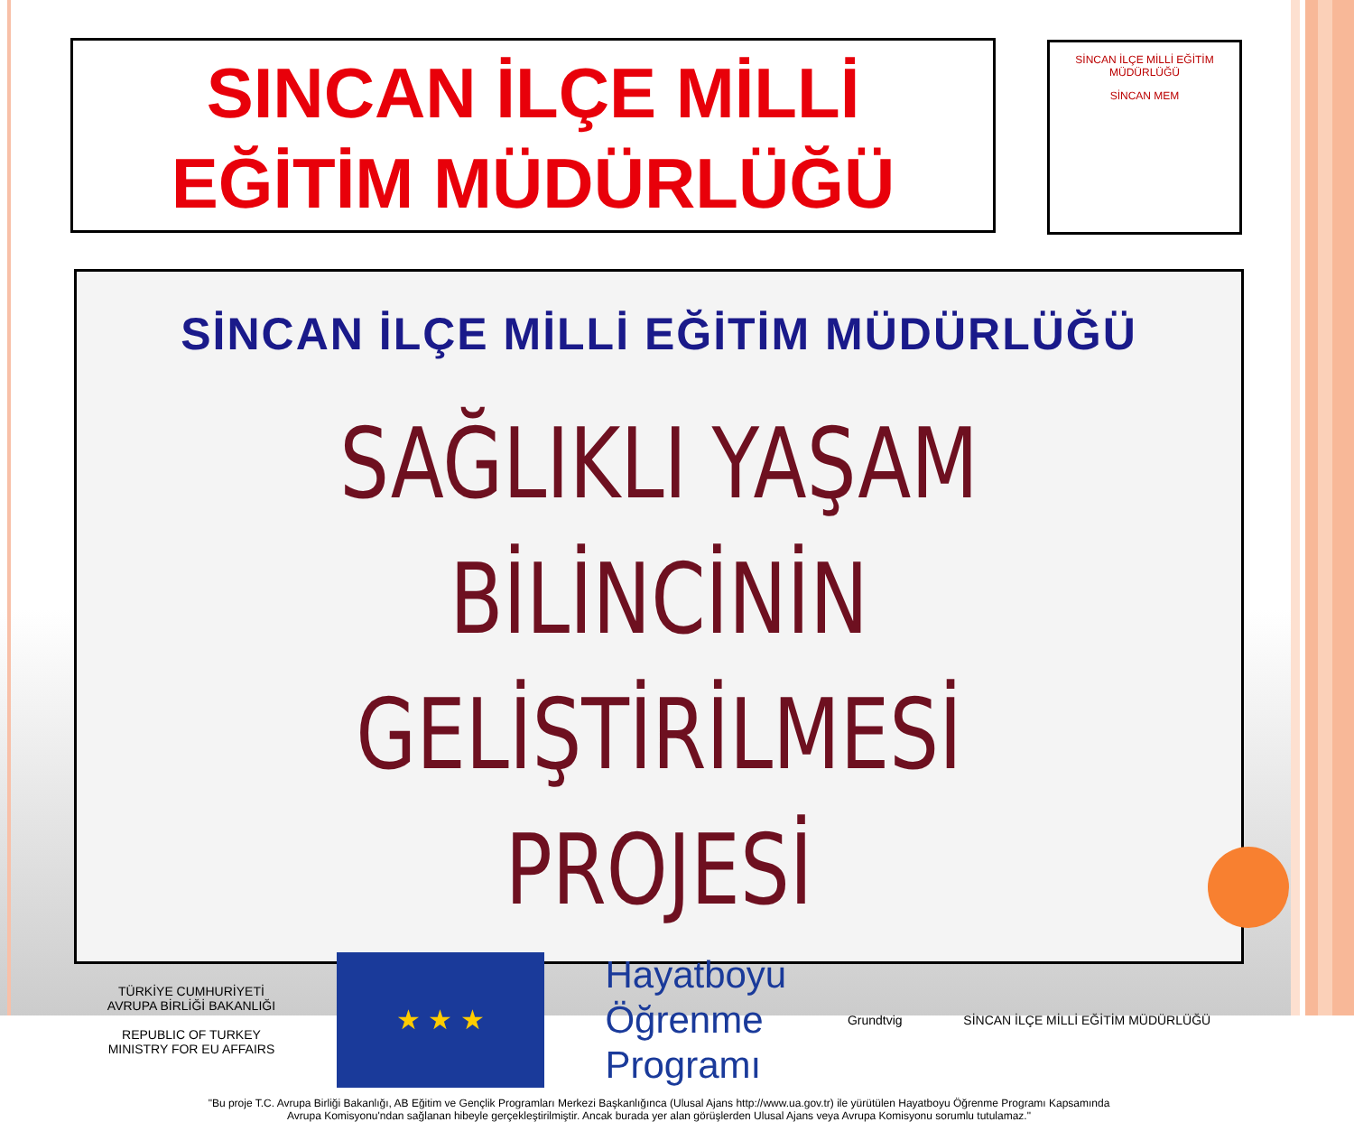SINCAN İLÇE MİLLİ
EĞİTİM MÜDÜRLÜĞÜ
SİNCAN İLÇE MİLLİ EĞİTİM MÜDÜRLÜĞÜ
SİNCAN MEM
SİNCAN İLÇE MİLLİ EĞİTİM MÜDÜRLÜĞÜ
SAĞLIKLI YAŞAM BİLİNCİNİN
GELİŞTİRİLMESİ PROJESİ
TÜRKİYE CUMHURİYETİ
AVRUPA BİRLİĞİ BAKANLIĞI
REPUBLIC OF TURKEY
MINISTRY FOR EU AFFAIRS
★ ★ ★
Hayatboyu
Öğrenme
Programı
Grundtvig
SİNCAN İLÇE MİLLİ EĞİTİM MÜDÜRLÜĞÜ
"Bu proje T.C. Avrupa Birliği Bakanlığı, AB Eğitim ve Gençlik Programları Merkezi Başkanlığınca (Ulusal Ajans http://www.ua.gov.tr) ile yürütülen Hayatboyu Öğrenme Programı Kapsamında
Avrupa Komisyonu'ndan sağlanan hibeyle gerçekleştirilmiştir. Ancak burada yer alan görüşlerden Ulusal Ajans veya Avrupa Komisyonu sorumlu tutulamaz."